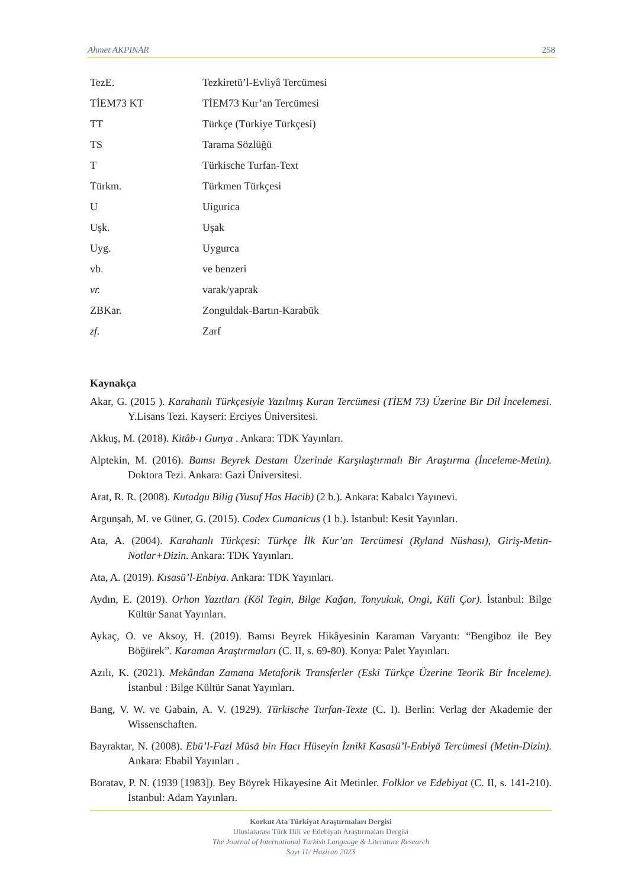Ahmet AKPINAR 258
| TezE. | Tezkiretü’l-Evliyâ Tercümesi |
| TİEM73 KT | TİEM73 Kur’an Tercümesi |
| TT | Türkçe (Türkiye Türkçesi) |
| TS | Tarama Sözlüğü |
| T | Türkische Turfan-Text |
| Türkm. | Türkmen Türkçesi |
| U | Uigurica |
| Uşk. | Uşak |
| Uyg. | Uygurca |
| vb. | ve benzeri |
| vr. | varak/yaprak |
| ZBKar. | Zonguldak-Bartın-Karabük |
| zf. | Zarf |
Kaynakça
Akar, G. (2015 ). Karahanlı Türkçesiyle Yazılmış Kuran Tercümesi (TİEM 73) Üzerine Bir Dil İncelemesi. Y.Lisans Tezi. Kayseri: Erciyes Üniversitesi.
Akkuş, M. (2018). Kitâb-ı Gunya . Ankara: TDK Yayınları.
Alptekin, M. (2016). Bamsı Beyrek Destanı Üzerinde Karşılaştırmalı Bir Araştırma (İnceleme-Metin). Doktora Tezi. Ankara: Gazi Üniversitesi.
Arat, R. R. (2008). Kutadgu Bilig (Yusuf Has Hacib) (2 b.). Ankara: Kabalcı Yayınevi.
Argunşah, M. ve Güner, G. (2015). Codex Cumanicus (1 b.). İstanbul: Kesit Yayınları.
Ata, A. (2004). Karahanlı Türkçesi: Türkçe İlk Kur’an Tercümesi (Ryland Nüshası), Giriş-Metin-Notlar+Dizin. Ankara: TDK Yayınları.
Ata, A. (2019). Kısasü’l-Enbiya. Ankara: TDK Yayınları.
Aydın, E. (2019). Orhon Yazıtları (Köl Tegin, Bilge Kağan, Tonyukuk, Ongi, Küli Çor). İstanbul: Bilge Kültür Sanat Yayınları.
Aykaç, O. ve Aksoy, H. (2019). Bamsı Beyrek Hikâyesinin Karaman Varyantı: “Bengiboz ile Bey Böğürek”. Karaman Araştırmaları (C. II, s. 69-80). Konya: Palet Yayınları.
Azılı, K. (2021). Mekândan Zamana Metaforik Transferler (Eski Türkçe Üzerine Teorik Bir İnceleme). İstanbul : Bilge Kültür Sanat Yayınları.
Bang, V. W. ve Gabain, A. V. (1929). Türkische Turfan-Texte (C. I). Berlin: Verlag der Akademie der Wissenschaften.
Bayraktar, N. (2008). Ebū’l-Fazl Mūsā bin Hacı Hüseyin İznikī Kasasü’l-Enbiyā Tercümesi (Metin-Dizin). Ankara: Ebabil Yayınları .
Boratav, P. N. (1939 [1983]). Bey Böyrek Hikayesine Ait Metinler. Folklor ve Edebiyat (C. II, s. 141-210). İstanbul: Adam Yayınları.
Korkut Ata Türkiyat Araştırmaları Dergisi
Uluslararası Türk Dili ve Edebiyatı Araştırmaları Dergisi
The Journal of International Turkish Language & Literature Research
Sayı 11/ Haziran 2023